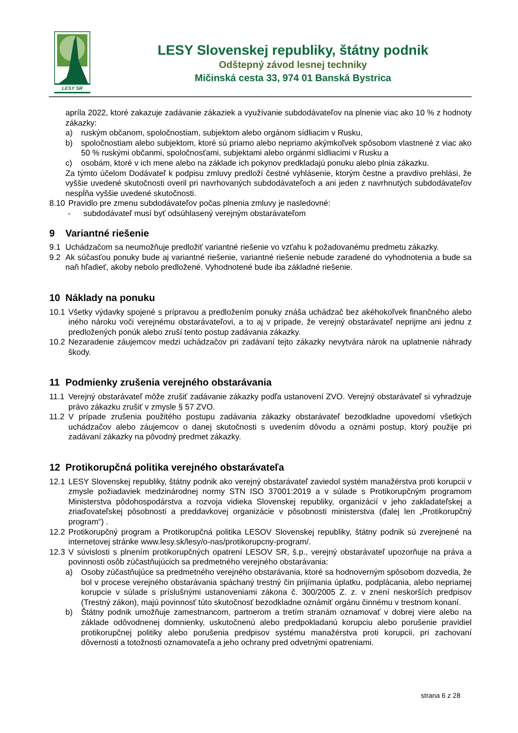LESY SR
LESY Slovenskej republiky, štátny podnik
Odštepný závod lesnej techniky
Mičinská cesta 33, 974 01 Banská Bystrica
apríla 2022, ktoré zakazuje zadávanie zákaziek a využívanie subdodávateľov na plnenie viac ako 10 % z hodnoty zákazky:
a) ruským občanom, spoločnostiam, subjektom alebo orgánom sídliacim v Rusku,
b) spoločnostiam alebo subjektom, ktoré sú priamo alebo nepriamo akýmkoľvek spôsobom vlastnené z viac ako 50 % ruskými občanmi, spoločnosťami, subjektami alebo orgánmi sídliacimi v Rusku a
c) osobám, ktoré v ich mene alebo na základe ich pokynov predkladajú ponuku alebo plnia zákazku.
Za týmto účelom Dodávateľ k podpisu zmluvy predloží čestné vyhlásenie, ktorým čestne a pravdivo prehlási, že vyššie uvedené skutočnosti overil pri navrhovaných subdodávateľoch a ani jeden z navrhnutých subdodávateľov nespĺňa vyššie uvedené skutočnosti.
8.10 Pravidlo pre zmenu subdodávateľov počas plnenia zmluvy je nasledovné:
- subdodávateľ musí byť odsúhlasený verejným obstarávateľom
9 Variantné riešenie
9.1 Uchádzačom sa neumožňuje predložiť variantné riešenie vo vzťahu k požadovanému predmetu zákazky.
9.2 Ak súčasťou ponuky bude aj variantné riešenie, variantné riešenie nebude zaradené do vyhodnotenia a bude sa naň hľadieť, akoby nebolo predložené. Vyhodnotené bude iba základné riešenie.
10 Náklady na ponuku
10.1 Všetky výdavky spojené s prípravou a predložením ponuky znáša uchádzač bez akéhokoľvek finančného alebo iného nároku voči verejnému obstarávateľovi, a to aj v prípade, že verejný obstarávateľ neprijme ani jednu z predložených ponúk alebo zruší tento postup zadávania zákazky.
10.2 Nezaradenie záujemcov medzi uchádzačov pri zadávaní tejto zákazky nevytvára nárok na uplatnenie náhrady škody.
11 Podmienky zrušenia verejného obstarávania
11.1 Verejný obstarávateľ môže zrušiť zadávanie zákazky podľa ustanovení ZVO. Verejný obstarávateľ si vyhradzuje právo zákazku zrušiť v zmysle § 57 ZVO.
11.2 V prípade zrušenia použitého postupu zadávania zákazky obstarávateľ bezodkladne upovedomí všetkých uchádzačov alebo záujemcov o danej skutočnosti s uvedením dôvodu a oznámi postup, ktorý použije pri zadávaní zákazky na pôvodný predmet zákazky.
12 Protikorupčná politika verejného obstarávateľa
12.1 LESY Slovenskej republiky, štátny podnik ako verejný obstarávateľ zaviedol systém manažérstva proti korupcii v zmysle požiadaviek medzinárodnej normy STN ISO 37001:2019 a v súlade s Protikorupčným programom Ministerstva pôdohospodárstva a rozvoja vidieka Slovenskej republiky, organizácií v jeho zakladateľskej a zriaďovateľskej pôsobnosti a preddavkovej organizácie v pôsobnosti ministerstva (ďalej len „Protikorupčný program“) .
12.2 Protikorupčný program a Protikorupčná politika LESOV Slovenskej republiky, štátny podnik sú zverejnené na internetovej stránke www.lesy.sk/lesy/o-nas/protikorupcny-program/.
12.3 V súvislosti s plnením protikorupčných opatrení LESOV SR, š.p., verejný obstarávateľ upozorňuje na práva a povinnosti osôb zúčastňujúcich sa predmetného verejného obstarávania:
a) Osoby zúčastňujúce sa predmetného verejného obstarávania, ktoré sa hodnoverným spôsobom dozvedia, že bol v procese verejného obstarávania spáchaný trestný čin prijímania úplatku, podplácania, alebo nepriamej korupcie v súlade s príslušnými ustanoveniami zákona č. 300/2005 Z. z. v znení neskorších predpisov (Trestný zákon), majú povinnosť túto skutočnosť bezodkladne oznámiť orgánu činnému v trestnom konaní.
b) Štátny podnik umožňuje zamestnancom, partnerom a tretím stranám oznamovať v dobrej viere alebo na základe odôvodnenej domnienky, uskutočnenú alebo predpokladanú korupciu alebo porušenie pravidiel protikorupčnej politiky alebo porušenia predpisov systému manažérstva proti korupcii, pri zachovaní dôvernosti a totožnosti oznamovateľa a jeho ochrany pred odvetnými opatreniami.
strana 6 z 28